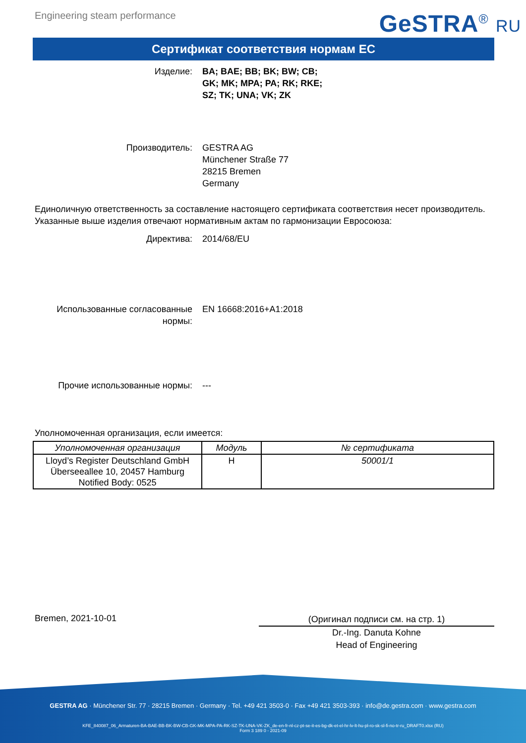Engineering steam performance
GeSTRA<sup>®</sup> RU
Сертификат соответствия нормам ЕС
Изделие: BA; BAE; BB; BK; BW; CB;
GK; MK; MPA; PA; RK; RKE;
SZ; TK; UNA; VK; ZK
Производитель: GESTRA AG
Münchener Straße 77
28215 Bremen
Germany
Единоличную ответственность за составление настоящего сертификата соответствия несет производитель.
Указанные выше изделия отвечают нормативным актам по гармонизации Евросоюза:
Директива: 2014/68/EU
Использованные согласованные нормы:
EN 16668:2016+A1:2018
Прочие использованные нормы: ---
Уполномоченная организация, если имеется:
| Уполномоченная организация | Модуль | № сертификата |
| --- | --- | --- |
| Lloyd’s Register Deutschland GmbH Überseeallee 10, 20457 Hamburg Notified Body: 0525 | H | 50001/1 |
Bremen, 2021-10-01
(Оригинал подписи см. на стр. 1)
Dr.-Ing. Danuta Kohne
Head of Engineering
GESTRA AG · Münchener Str. 77 · 28215 Bremen · Germany · Tel. +49 421 3503-0 · Fax +49 421 3503-393 · info@de.gestra.com · www.gestra.com
KFE_840087_06_Armaturen-BA-BAE-BB-BK-BW-CB-GK-MK-MPA-PA-RK-SZ-TK-UNA-VK-ZK_de-en-fr-nl-cz-pt-se-it-es-bg-dk-et-el-hr-lv-lt-hu-pl-ro-sk-sl-fi-no-tr-ru_DRAFT0.xlsx (RU)
Form 3 189 0 - 2021-09